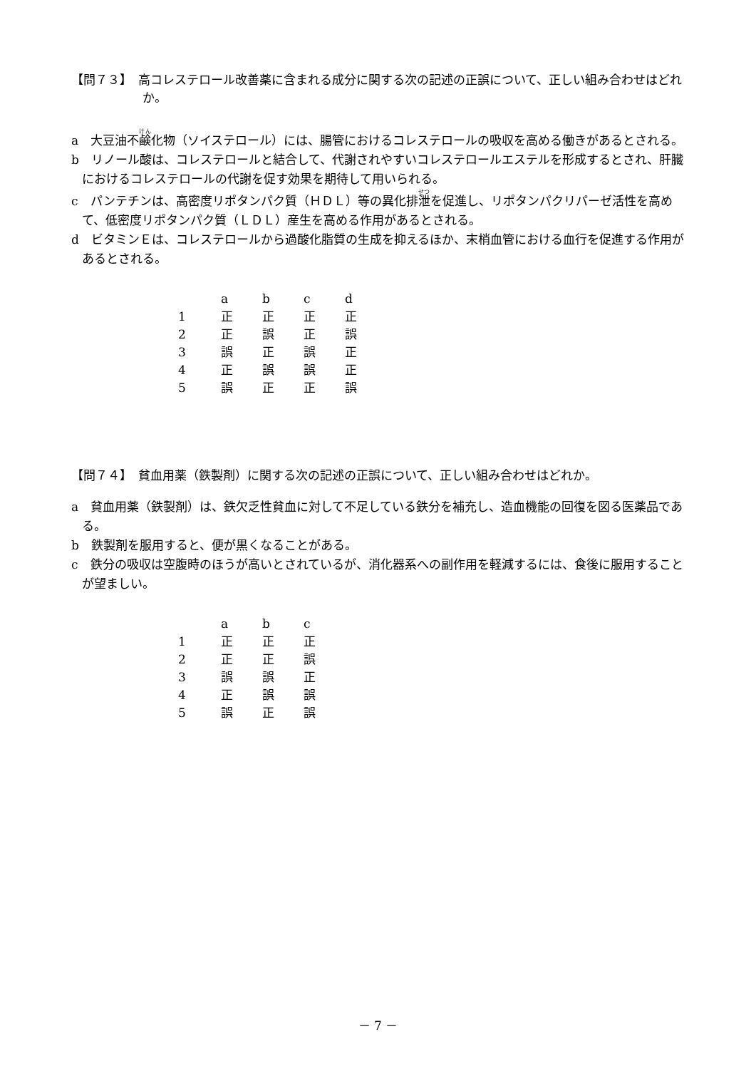【問７３】　高コレステロール改善薬に含まれる成分に関する次の記述の正誤について、正しい組み合わせはどれか。
a　大豆油不鹸化物（ソイステロール）には、腸管におけるコレステロールの吸収を高める働きがあるとされる。
b　リノール酸は、コレステロールと結合して、代謝されやすいコレステロールエステルを形成するとされ、肝臓におけるコレステロールの代謝を促す効果を期待して用いられる。
c　パンテチンは、高密度リポタンパク質（ＨＤＬ）等の異化排泄を促進し、リポタンパクリパーゼ活性を高めて、低密度リポタンパク質（ＬＤＬ）産生を高める作用があるとされる。
d　ビタミンＥは、コレステロールから過酸化脂質の生成を抑えるほか、末梢血管における血行を促進する作用があるとされる。
| | a | b | c | d |
| 1 | 正 | 正 | 正 | 正 |
| 2 | 正 | 誤 | 正 | 誤 |
| 3 | 誤 | 正 | 誤 | 正 |
| 4 | 正 | 誤 | 誤 | 正 |
| 5 | 誤 | 正 | 正 | 誤 |
【問７４】　貧血用薬（鉄製剤）に関する次の記述の正誤について、正しい組み合わせはどれか。
a　貧血用薬（鉄製剤）は、鉄欠乏性貧血に対して不足している鉄分を補充し、造血機能の回復を図る医薬品である。
b　鉄製剤を服用すると、便が黒くなることがある。
c　鉄分の吸収は空腹時のほうが高いとされているが、消化器系への副作用を軽減するには、食後に服用することが望ましい。
| | a | b | c |
| 1 | 正 | 正 | 正 |
| 2 | 正 | 正 | 誤 |
| 3 | 誤 | 誤 | 正 |
| 4 | 正 | 誤 | 誤 |
| 5 | 誤 | 正 | 誤 |
－ 7 －